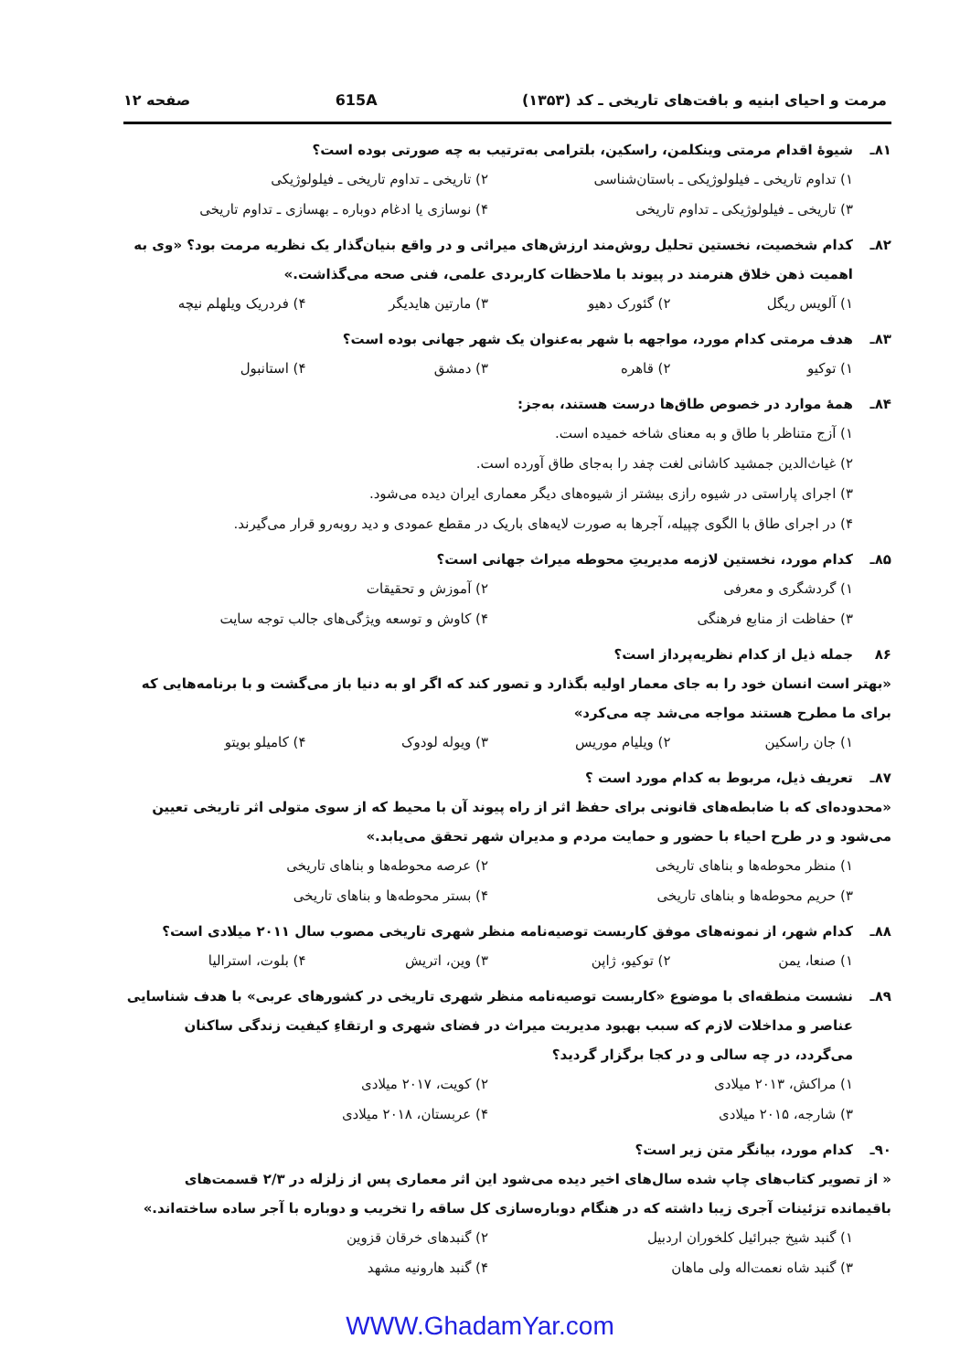مرمت و احیای ابنیه و بافت‌های تاریخی ـ کد (۱۳۵۳) 615A صفحه ۱۲
۸۱ـ شیوهٔ اقدام مرمتی وینکلمن، راسکین، بلترامی به‌ترتیب به چه صورتی بوده است؟
۱) تداوم تاریخی ـ فیلولوژیکی ـ باستان‌شناسی ۲) تاریخی ـ تداوم تاریخی ـ فیلولوژیکی ۳) تاریخی ـ فیلولوژیکی ـ تداوم تاریخی ۴) نوسازی یا ادغام دوباره ـ بهسازی ـ تداوم تاریخی
۸۲ـ کدام شخصیت، نخستین تحلیل روش‌مند ارزش‌های میراثی و در واقع بنیان‌گذار یک نظریه مرمت بود؟ «وی به اهمیت ذهن خلاق هنرمند در پیوند با ملاحظات کاربردی علمی، فنی صحه می‌گذاشت.»
۱) آلویس ریگل ۲) گئورک دهیو ۳) مارتین هایدیگر ۴) فردریک ویلهلم نیچه
۸۳ـ هدف مرمتی کدام مورد، مواجهه با شهر به‌عنوان یک شهر جهانی بوده است؟
۱) توکیو ۲) قاهره ۳) دمشق ۴) استانبول
۸۴ـ همهٔ موارد در خصوص طاق‌ها درست هستند، به‌جز:
۱) آزج متناظر با طاق و به معنای شاخه خمیده است.
۲) غیاث‌الدین جمشید کاشانی لغت چفد را به‌جای طاق آورده است.
۳) اجرای پاراستی در شیوه رازی بیشتر از شیوه‌های دیگر معماری ایران دیده می‌شود.
۴) در اجرای طاق با الگوی چپیله، آجرها به صورت لایه‌های باریک در مقطع عمودی و دید روبه‌رو قرار می‌گیرند.
۸۵ـ کدام مورد، نخستین لازمه مدیریتِ محوطه میراث جهانی است؟
۱) گردشگری و معرفی ۲) آموزش و تحقیقات ۳) حفاظت از منابع فرهنگی ۴) کاوش و توسعه ویژگی‌های جالب توجه سایت
۸۶ جمله ذیل از کدام نظریه‌پرداز است؟
«بهتر است انسان خود را به جای معمار اولیه بگذارد و تصور کند که اگر او به دنیا باز می‌گشت و با برنامه‌هایی که برای ما مطرح هستند مواجه می‌شد چه می‌کرد»
۱) جان راسکین ۲) ویلیام موریس ۳) ویوله لودوک ۴) کامیلو بویتو
۸۷ـ تعریف ذیل، مربوط به کدام مورد است ؟
«محدوده‌ای که با ضابطه‌های قانونی برای حفظ اثر از راه پیوند آن با محیط که از سوی متولی اثر تاریخی تعیین می‌شود و در طرح احیاء با حضور و حمایت مردم و مدیران شهر تحقق می‌یابد.»
۱) منظر محوطه‌ها و بناهای تاریخی ۲) عرصه محوطه‌ها و بناهای تاریخی ۳) حریم محوطه‌ها و بناهای تاریخی ۴) بستر محوطه‌ها و بناهای تاریخی
۸۸ـ کدام شهر، از نمونه‌های موفق کاربست توصیه‌نامه منظر شهری تاریخی مصوب سال ۲۰۱۱ میلادی است؟
۱) صنعا، یمن ۲) توکیو، ژاپن ۳) وین، اتریش ۴) بلوت، استرالیا
۸۹ـ نشست منطقه‌ای با موضوع «کاربست توصیه‌نامه منظر شهری تاریخی در کشورهای عربی» با هدف شناسایی عناصر و مداخلات لازم که سبب بهبود مدیریت میراث در فضای شهری و ارتقاءِ کیفیت زندگی ساکنان می‌گردد، در چه سالی و در کجا برگزار گردید؟
۱) مراکش، ۲۰۱۳ میلادی ۲) کویت، ۲۰۱۷ میلادی ۳) شارجه، ۲۰۱۵ میلادی ۴) عربستان، ۲۰۱۸ میلادی
۹۰ـ کدام مورد، بیانگر متن زیر است؟
« از تصویر کتاب‌های چاپ شده سال‌های اخیر دیده می‌شود این اثر معماری پس از زلزله در ۲/۳ قسمت‌های باقیمانده تزئینات آجری زیبا داشته که در هنگام دوباره‌سازی کل ساقه را تخریب و دوباره با آجر ساده ساخته‌اند.»
۱) گنبد شیخ جبرائیل کلخوران اردبیل ۲) گنبدهای خرقان قزوین ۳) گنبد شاه نعمت‌اله ولی ماهان ۴) گنبد هارونیه مشهد
WWW.GhadamYar.com